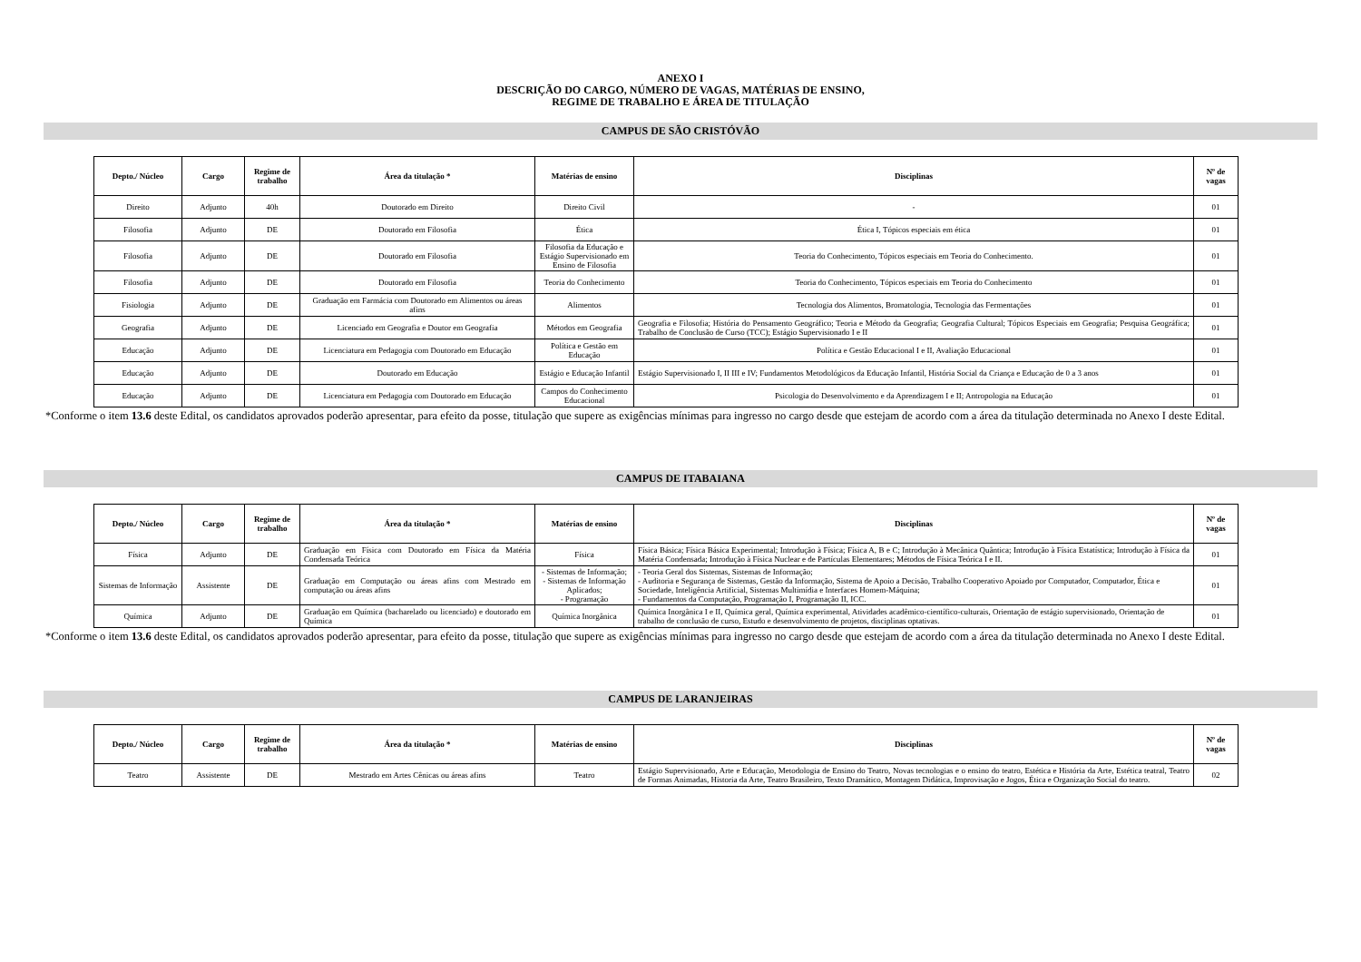ANEXO I
DESCRIÇÃO DO CARGO, NÚMERO DE VAGAS, MATÉRIAS DE ENSINO,
REGIME DE TRABALHO E ÁREA DE TITULAÇÃO
CAMPUS DE SÃO CRISTÓVÃO
| Depto./ Núcleo | Cargo | Regime de trabalho | Área da titulação * | Matérias de ensino | Disciplinas | Nº de vagas |
| --- | --- | --- | --- | --- | --- | --- |
| Direito | Adjunto | 40h | Doutorado em Direito | Direito Civil | - | 01 |
| Filosofia | Adjunto | DE | Doutorado em Filosofia | Ética | Ética I, Tópicos especiais em ética | 01 |
| Filosofia | Adjunto | DE | Doutorado em Filosofia | Filosofia da Educação e Estágio Supervisionado em Ensino de Filosofia | Teoria do Conhecimento, Tópicos especiais em Teoria do Conhecimento. | 01 |
| Filosofia | Adjunto | DE | Doutorado em Filosofia | Teoria do Conhecimento | Teoria do Conhecimento, Tópicos especiais em Teoria do Conhecimento | 01 |
| Fisiologia | Adjunto | DE | Graduação em Farmácia com Doutorado em Alimentos ou áreas afins | Alimentos | Tecnologia dos Alimentos, Bromatologia, Tecnologia das Fermentações | 01 |
| Geografia | Adjunto | DE | Licenciado em Geografia e Doutor em Geografia | Métodos em Geografia | Geografia e Filosofia; História do Pensamento Geográfico; Teoria e Método da Geografia; Geografia Cultural; Tópicos Especiais em Geografia; Pesquisa Geográfica; Trabalho de Conclusão de Curso (TCC); Estágio Supervisionado I e II | 01 |
| Educação | Adjunto | DE | Licenciatura em Pedagogia com Doutorado em Educação | Política e Gestão em Educação | Política e Gestão Educacional I e II, Avaliação Educacional | 01 |
| Educação | Adjunto | DE | Doutorado em Educação | Estágio e Educação Infantil | Estágio Supervisionado I, II III e IV; Fundamentos Metodológicos da Educação Infantil, História Social da Criança e Educação de 0 a 3 anos | 01 |
| Educação | Adjunto | DE | Licenciatura em Pedagogia com Doutorado em Educação | Campos do Conhecimento Educacional | Psicologia do Desenvolvimento e da Aprendizagem I e II; Antropologia na Educação | 01 |
*Conforme o item 13.6 deste Edital, os candidatos aprovados poderão apresentar, para efeito da posse, titulação que supere as exigências mínimas para ingresso no cargo desde que estejam de acordo com a área da titulação determinada no Anexo I deste Edital.
CAMPUS DE ITABAIANA
| Depto./ Núcleo | Cargo | Regime de trabalho | Área da titulação * | Matérias de ensino | Disciplinas | Nº de vagas |
| --- | --- | --- | --- | --- | --- | --- |
| Física | Adjunto | DE | Graduação em Física com Doutorado em Física da Matéria Condensada Teórica | Física | Física Básica; Física Básica Experimental; Introdução à Física; Física A, B e C; Introdução à Mecânica Quântica; Introdução à Física Estatística; Introdução à Física da Matéria Condensada; Introdução à Física Nuclear e de Partículas Elementares; Métodos de Física Teórica I e II. | 01 |
| Sistemas de Informação | Assistente | DE | Graduação em Computação ou áreas afins com Mestrado em computação ou áreas afins | - Sistemas de Informação; - Sistemas de Informação Aplicados; - Programação | - Teoria Geral dos Sistemas, Sistemas de Informação; - Auditoria e Segurança de Sistemas, Gestão da Informação, Sistema de Apoio a Decisão, Trabalho Cooperativo Apoiado por Computador, Computador, Ética e Sociedade, Inteligência Artificial, Sistemas Multimídia e Interfaces Homem-Máquina; - Fundamentos da Computação, Programação I, Programação II, ICC. | 01 |
| Química | Adjunto | DE | Graduação em Química (bacharelado ou licenciado) e doutorado em Química | Química Inorgânica | Química Inorgânica I e II, Química geral, Química experimental, Atividades acadêmico-científico-culturais, Orientação de estágio supervisionado, Orientação de trabalho de conclusão de curso, Estudo e desenvolvimento de projetos, disciplinas optativas. | 01 |
*Conforme o item 13.6 deste Edital, os candidatos aprovados poderão apresentar, para efeito da posse, titulação que supere as exigências mínimas para ingresso no cargo desde que estejam de acordo com a área da titulação determinada no Anexo I deste Edital.
CAMPUS DE LARANJEIRAS
| Depto./ Núcleo | Cargo | Regime de trabalho | Área da titulação * | Matérias de ensino | Disciplinas | Nº de vagas |
| --- | --- | --- | --- | --- | --- | --- |
| Teatro | Assistente | DE | Mestrado em Artes Cênicas ou áreas afins | Teatro | Estágio Supervisionado, Arte e Educação, Metodologia de Ensino do Teatro, Novas tecnologias e o ensino do teatro, Estética e História da Arte, Estética teatral, Teatro de Formas Animadas, Historia da Arte, Teatro Brasileiro, Texto Dramático, Montagem Didática, Improvisação e Jogos, Ética e Organização Social do teatro. | 02 |